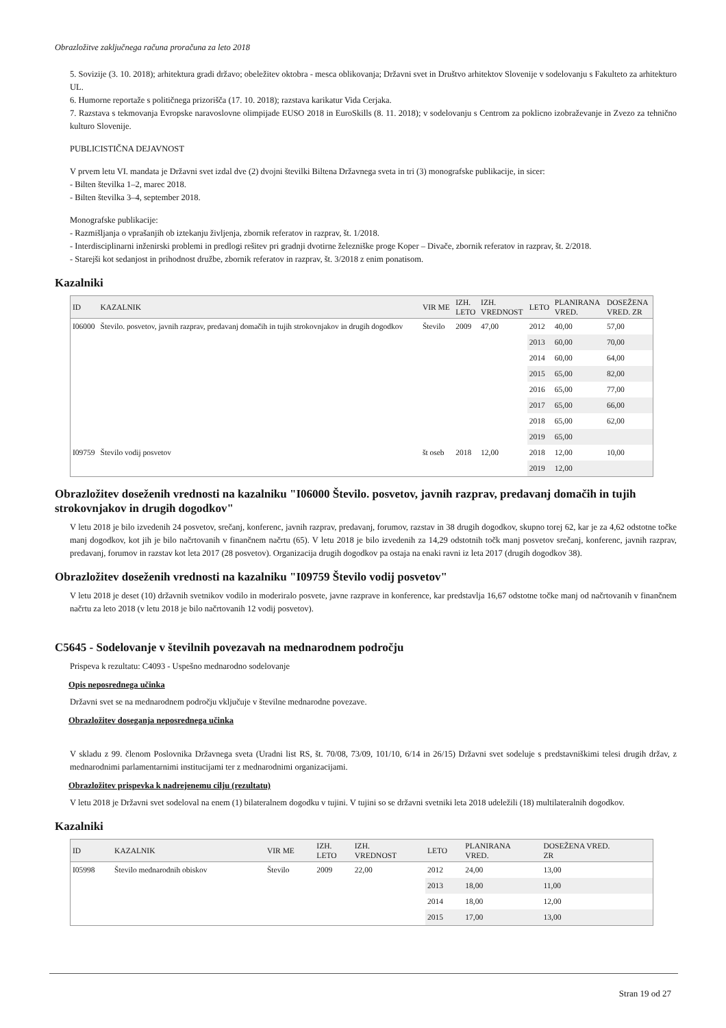Obrazložitve zaključnega računa proračuna za leto 2018
5. Sovizije (3. 10. 2018); arhitektura gradi državo; obeležitev oktobra - mesca oblikovanja; Državni svet in Društvo arhitektov Slovenije v sodelovanju s Fakulteto za arhitekturo UL.
6. Humorne reportaže s političnega prizorišča (17. 10. 2018); razstava karikatur Vida Cerjaka.
7. Razstava s tekmovanja Evropske naravoslovne olimpijade EUSO 2018 in EuroSkills (8. 11. 2018); v sodelovanju s Centrom za poklicno izobraževanje in Zvezo za tehnično kulturo Slovenije.
PUBLICISTIČNA DEJAVNOST
V prvem letu VI. mandata je Državni svet izdal dve (2) dvojni številki Biltena Državnega sveta in tri (3) monografske publikacije, in sicer:
- Bilten številka 1–2, marec 2018.
- Bilten številka 3–4, september 2018.
Monografske publikacije:
- Razmišljanja o vprašanjih ob iztekanju življenja, zbornik referatov in razprav, št. 1/2018.
- Interdisciplinarni inženirski problemi in predlogi rešitev pri gradnji dvotirne železniške proge Koper – Divače, zbornik referatov in razprav, št. 2/2018.
- Starejši kot sedanjost in prihodnost družbe, zbornik referatov in razprav, št. 3/2018 z enim ponatisom.
Kazalniki
| ID | KAZALNIK | VIR ME | IZH. LETO | IZH. VREDNOST | LETO | PLANIRANA VRED. | DOSEŽENA VRED. ZR |
| --- | --- | --- | --- | --- | --- | --- | --- |
| I06000 | Število. posvetov, javnih razprav, predavanj domačih in tujih strokovnjakov in drugih dogodkov | Število | 2009 | 47,00 | 2012 | 40,00 | 57,00 |
| | | | | | 2013 | 60,00 | 70,00 |
| | | | | | 2014 | 60,00 | 64,00 |
| | | | | | 2015 | 65,00 | 82,00 |
| | | | | | 2016 | 65,00 | 77,00 |
| | | | | | 2017 | 65,00 | 66,00 |
| | | | | | 2018 | 65,00 | 62,00 |
| | | | | | 2019 | 65,00 | |
| I09759 | Število vodij posvetov | št oseb | 2018 | 12,00 | 2018 | 12,00 | 10,00 |
| | | | | | 2019 | 12,00 | |
Obrazložitev doseženih vrednosti na kazalniku "I06000 Število. posvetov, javnih razprav, predavanj domačih in tujih strokovnjakov in drugih dogodkov"
V letu 2018 je bilo izvedenih 24 posvetov, srečanj, konferenc, javnih razprav, predavanj, forumov, razstav in 38 drugih dogodkov, skupno torej 62, kar je za 4,62 odstotne točke manj dogodkov, kot jih je bilo načrtovanih v finančnem načrtu (65). V letu 2018 je bilo izvedenih za 14,29 odstotnih točk manj posvetov srečanj, konferenc, javnih razprav, predavanj, forumov in razstav kot leta 2017 (28 posvetov). Organizacija drugih dogodkov pa ostaja na enaki ravni iz leta 2017 (drugih dogodkov 38).
Obrazložitev doseženih vrednosti na kazalniku "I09759 Število vodij posvetov"
V letu 2018 je deset (10) državnih svetnikov vodilo in moderiralo posvete, javne razprave in konference, kar predstavlja 16,67 odstotne točke manj od načrtovanih v finančnem načrtu za leto 2018 (v letu 2018 je bilo načrtovanih 12 vodij posvetov).
C5645 - Sodelovanje v številnih povezavah na mednarodnem področju
Prispeva k rezultatu: C4093 - Uspešno mednarodno sodelovanje
Opis neposrednega učinka
Državni svet se na mednarodnem področju vključuje v številne mednarodne povezave.
Obrazložitev doseganja neposrednega učinka
V skladu z 99. členom Poslovnika Državnega sveta (Uradni list RS, št. 70/08, 73/09, 101/10, 6/14 in 26/15) Državni svet sodeluje s predstavniškimi telesi drugih držav, z mednarodnimi parlamentarnimi institucijami ter z mednarodnimi organizacijami.
Obrazložitev prispevka k nadrejenemu cilju (rezultatu)
V letu 2018 je Državni svet sodeloval na enem (1) bilateralnem dogodku v tujini. V tujini so se državni svetniki leta 2018 udeležili (18) multilateralnih dogodkov.
Kazalniki
| ID | KAZALNIK | VIR ME | IZH. LETO | IZH. VREDNOST | LETO | PLANIRANA VRED. | DOSEŽENA VRED. ZR |
| --- | --- | --- | --- | --- | --- | --- | --- |
| I05998 | Število mednarodnih obiskov | Število | 2009 | 22,00 | 2012 | 24,00 | 13,00 |
| | | | | | 2013 | 18,00 | 11,00 |
| | | | | | 2014 | 18,00 | 12,00 |
| | | | | | 2015 | 17,00 | 13,00 |
Stran 19 od 27